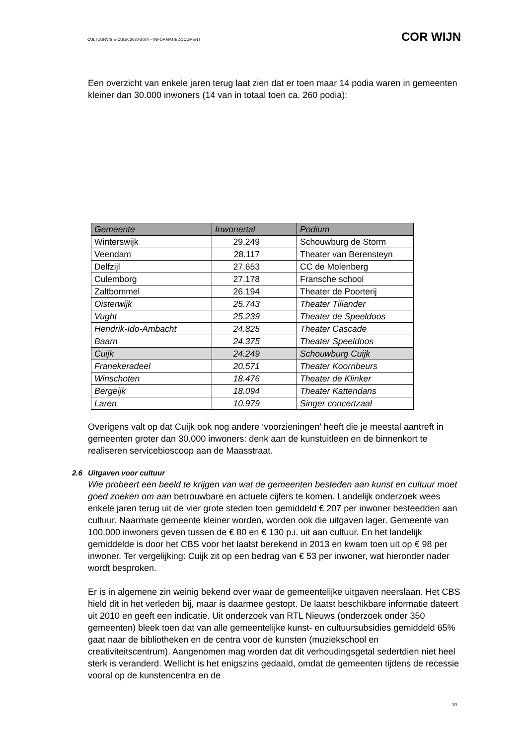CULTUURVISIE CUIJK 2020-2024 – INFORMATIEDOCUMENT COR WIJN
Een overzicht van enkele jaren terug laat zien dat er toen maar 14 podia waren in gemeenten kleiner dan 30.000 inwoners (14 van in totaal toen ca. 260 podia):
| Gemeente | Inwonertal | | Podium |
| --- | --- | --- | --- |
| Winterswijk | 29.249 | | Schouwburg de Storm |
| Veendam | 28.117 | | Theater van Berensteyn |
| Delfzijl | 27.653 | | CC de Molenberg |
| Culemborg | 27.178 | | Fransche school |
| Zaltbommel | 26.194 | | Theater de Poorterij |
| Oisterwijk | 25.743 | | Theater Tiliander |
| Vught | 25.239 | | Theater de Speeldoos |
| Hendrik-Ido-Ambacht | 24.825 | | Theater Cascade |
| Baarn | 24.375 | | Theater Speeldoos |
| Cuijk | 24.249 | | Schouwburg Cuijk |
| Franekeradeel | 20.571 | | Theater Koornbeurs |
| Winschoten | 18.476 | | Theater de Klinker |
| Bergeijk | 18.094 | | Theater Kattendans |
| Laren | 10.979 | | Singer concertzaal |
Overigens valt op dat Cuijk ook nog andere ‘voorzieningen’ heeft die je meestal aantreft in gemeenten groter dan 30.000 inwoners: denk aan de kunstuitleen en de binnenkort te realiseren servicebioscoop aan de Maasstraat.
2.6 Uitgaven voor cultuur
Wie probeert een beeld te krijgen van wat de gemeenten besteden aan kunst en cultuur moet goed zoeken om aan betrouwbare en actuele cijfers te komen. Landelijk onderzoek wees enkele jaren terug uit de vier grote steden toen gemiddeld € 207 per inwoner besteedden aan cultuur. Naarmate gemeente kleiner worden, worden ook die uitgaven lager. Gemeente van 100.000 inwoners geven tussen de € 80 en € 130 p.i. uit aan cultuur. En het landelijk gemiddelde is door het CBS voor het laatst berekend in 2013 en kwam toen uit op € 98 per inwoner. Ter vergelijking: Cuijk zit op een bedrag van € 53 per inwoner, wat hieronder nader wordt besproken.
Er is in algemene zin weinig bekend over waar de gemeentelijke uitgaven neerslaan. Het CBS hield dit in het verleden bij, maar is daarmee gestopt. De laatst beschikbare informatie dateert uit 2010 en geeft een indicatie. Uit onderzoek van RTL Nieuws (onderzoek onder 350 gemeenten) bleek toen dat van alle gemeentelijke kunst- en cultuursubsidies gemiddeld 65% gaat naar de bibliotheken en de centra voor de kunsten (muziekschool en creativiteitscentrum). Aangenomen mag worden dat dit verhoudingsgetal sedertdien niet heel sterk is veranderd. Wellicht is het enigszins gedaald, omdat de gemeenten tijdens de recessie vooral op de kunstencentra en de
10